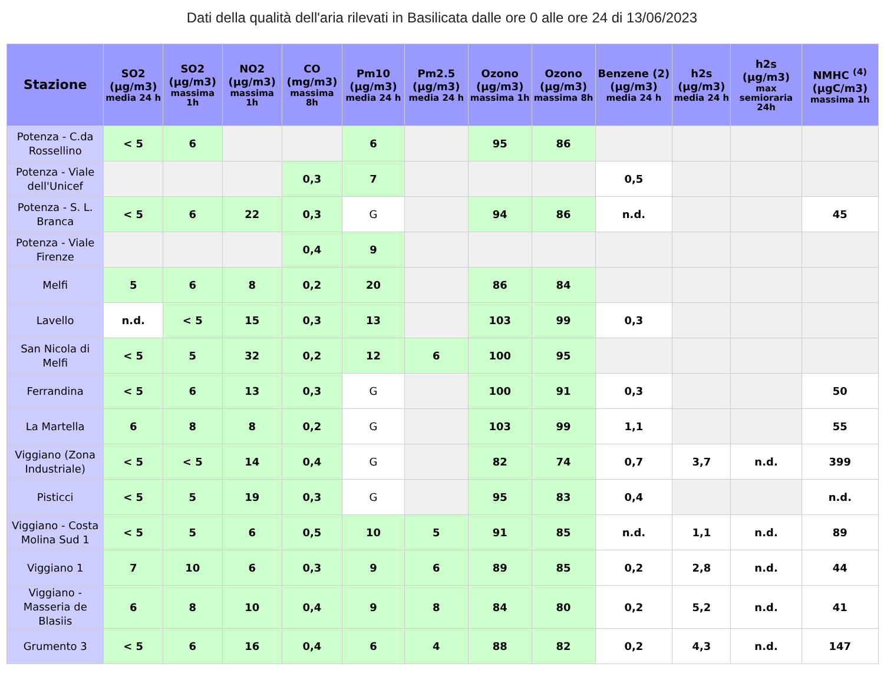Dati della qualità dell'aria rilevati in Basilicata dalle ore 0 alle ore 24 di 13/06/2023
| Stazione | SO2 (µg/m3) media 24 h | SO2 (µg/m3) massima 1h | NO2 (µg/m3) massima 1h | CO (mg/m3) massima 8h | Pm10 (µg/m3) media 24 h | Pm2.5 (µg/m3) media 24 h | Ozono (µg/m3) massima 1h | Ozono (µg/m3) massima 8h | Benzene (2) (µg/m3) media 24 h | h2s (µg/m3) media 24 h | h2s (µg/m3) max semioraria 24h | NMHC <sup>(4)</sup> (µgC/m3) massima 1h |
| --- | --- | --- | --- | --- | --- | --- | --- | --- | --- | --- | --- | --- |
| Potenza - C.da Rossellino | < 5 | 6 | | | 6 | | 95 | 86 | | | | |
| Potenza - Viale dell'Unicef | | | | 0,3 | 7 | | | | 0,5 | | | |
| Potenza - S. L. Branca | < 5 | 6 | 22 | 0,3 | G | | 94 | 86 | n.d. | | | 45 |
| Potenza - Viale Firenze | | | | 0,4 | 9 | | | | | | | |
| Melfi | 5 | 6 | 8 | 0,2 | 20 | | 86 | 84 | | | | |
| Lavello | n.d. | < 5 | 15 | 0,3 | 13 | | 103 | 99 | 0,3 | | | |
| San Nicola di Melfi | < 5 | 5 | 32 | 0,2 | 12 | 6 | 100 | 95 | | | | |
| Ferrandina | < 5 | 6 | 13 | 0,3 | G | | 100 | 91 | 0,3 | | | 50 |
| La Martella | 6 | 8 | 8 | 0,2 | G | | 103 | 99 | 1,1 | | | 55 |
| Viggiano (Zona Industriale) | < 5 | < 5 | 14 | 0,4 | G | | 82 | 74 | 0,7 | 3,7 | n.d. | 399 |
| Pisticci | < 5 | 5 | 19 | 0,3 | G | | 95 | 83 | 0,4 | | | n.d. |
| Viggiano - Costa Molina Sud 1 | < 5 | 5 | 6 | 0,5 | 10 | 5 | 91 | 85 | n.d. | 1,1 | n.d. | 89 |
| Viggiano 1 | 7 | 10 | 6 | 0,3 | 9 | 6 | 89 | 85 | 0,2 | 2,8 | n.d. | 44 |
| Viggiano - Masseria de Blasiis | 6 | 8 | 10 | 0,4 | 9 | 8 | 84 | 80 | 0,2 | 5,2 | n.d. | 41 |
| Grumento 3 | < 5 | 6 | 16 | 0,4 | 6 | 4 | 88 | 82 | 0,2 | 4,3 | n.d. | 147 |